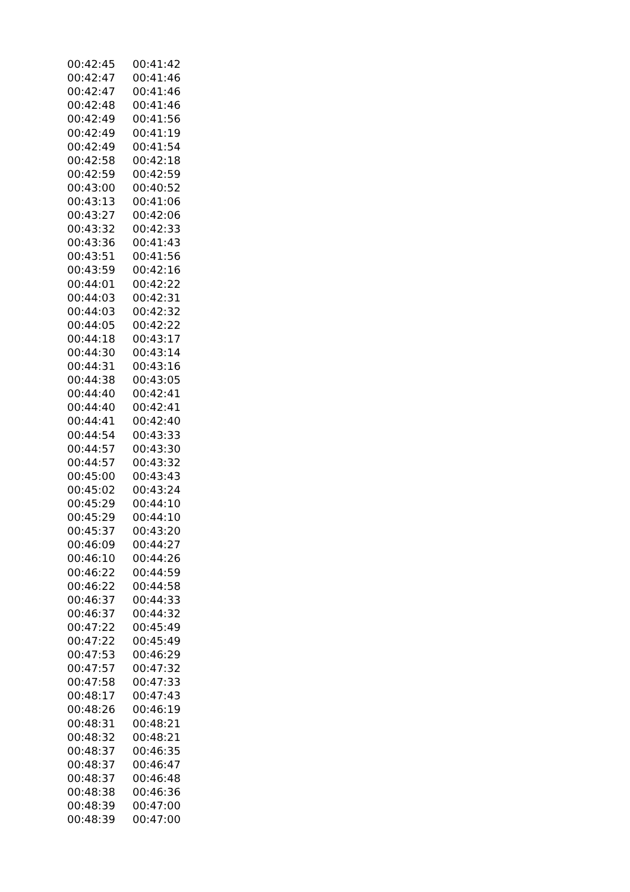| 00:42:45 | 00:41:42 |
| 00:42:47 | 00:41:46 |
| 00:42:47 | 00:41:46 |
| 00:42:48 | 00:41:46 |
| 00:42:49 | 00:41:56 |
| 00:42:49 | 00:41:19 |
| 00:42:49 | 00:41:54 |
| 00:42:58 | 00:42:18 |
| 00:42:59 | 00:42:59 |
| 00:43:00 | 00:40:52 |
| 00:43:13 | 00:41:06 |
| 00:43:27 | 00:42:06 |
| 00:43:32 | 00:42:33 |
| 00:43:36 | 00:41:43 |
| 00:43:51 | 00:41:56 |
| 00:43:59 | 00:42:16 |
| 00:44:01 | 00:42:22 |
| 00:44:03 | 00:42:31 |
| 00:44:03 | 00:42:32 |
| 00:44:05 | 00:42:22 |
| 00:44:18 | 00:43:17 |
| 00:44:30 | 00:43:14 |
| 00:44:31 | 00:43:16 |
| 00:44:38 | 00:43:05 |
| 00:44:40 | 00:42:41 |
| 00:44:40 | 00:42:41 |
| 00:44:41 | 00:42:40 |
| 00:44:54 | 00:43:33 |
| 00:44:57 | 00:43:30 |
| 00:44:57 | 00:43:32 |
| 00:45:00 | 00:43:43 |
| 00:45:02 | 00:43:24 |
| 00:45:29 | 00:44:10 |
| 00:45:29 | 00:44:10 |
| 00:45:37 | 00:43:20 |
| 00:46:09 | 00:44:27 |
| 00:46:10 | 00:44:26 |
| 00:46:22 | 00:44:59 |
| 00:46:22 | 00:44:58 |
| 00:46:37 | 00:44:33 |
| 00:46:37 | 00:44:32 |
| 00:47:22 | 00:45:49 |
| 00:47:22 | 00:45:49 |
| 00:47:53 | 00:46:29 |
| 00:47:57 | 00:47:32 |
| 00:47:58 | 00:47:33 |
| 00:48:17 | 00:47:43 |
| 00:48:26 | 00:46:19 |
| 00:48:31 | 00:48:21 |
| 00:48:32 | 00:48:21 |
| 00:48:37 | 00:46:35 |
| 00:48:37 | 00:46:47 |
| 00:48:37 | 00:46:48 |
| 00:48:38 | 00:46:36 |
| 00:48:39 | 00:47:00 |
| 00:48:39 | 00:47:00 |